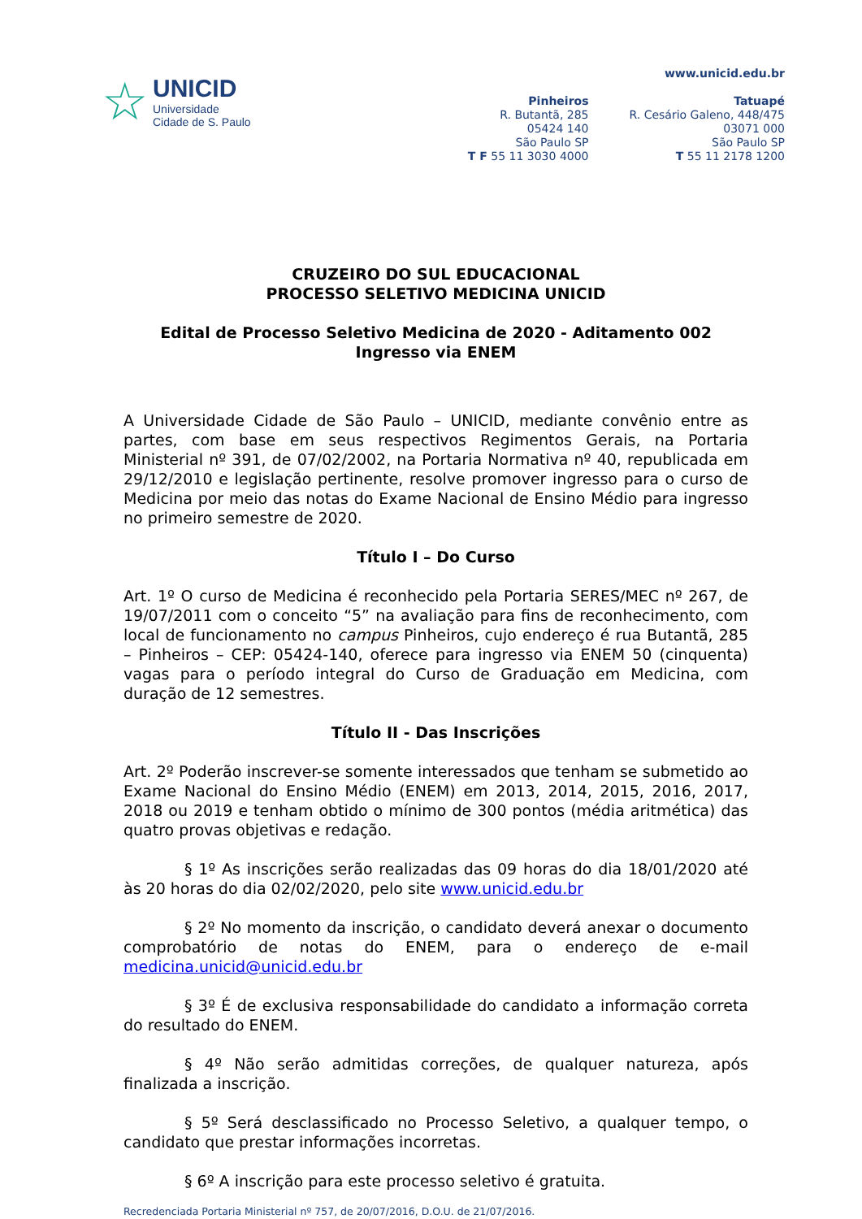☆
UNICID
Universidade
Cidade de S. Paulo
Pinheiros
R. Butantã, 285
05424 140
São Paulo SP
T F 55 11 3030 4000
www.unicid.edu.br
Tatuapé
R. Cesário Galeno, 448/475
03071 000
São Paulo SP
T 55 11 2178 1200
CRUZEIRO DO SUL EDUCACIONAL
PROCESSO SELETIVO MEDICINA UNICID
Edital de Processo Seletivo Medicina de 2020 - Aditamento 002
Ingresso via ENEM
A Universidade Cidade de São Paulo – UNICID, mediante convênio entre as partes, com base em seus respectivos Regimentos Gerais, na Portaria Ministerial nº 391, de 07/02/2002, na Portaria Normativa nº 40, republicada em 29/12/2010 e legislação pertinente, resolve promover ingresso para o curso de Medicina por meio das notas do Exame Nacional de Ensino Médio para ingresso no primeiro semestre de 2020.
Título I – Do Curso
Art. 1º O curso de Medicina é reconhecido pela Portaria SERES/MEC nº 267, de 19/07/2011 com o conceito “5” na avaliação para fins de reconhecimento, com local de funcionamento no campus Pinheiros, cujo endereço é rua Butantã, 285 – Pinheiros – CEP: 05424-140, oferece para ingresso via ENEM 50 (cinquenta) vagas para o período integral do Curso de Graduação em Medicina, com duração de 12 semestres.
Título II - Das Inscrições
Art. 2º Poderão inscrever-se somente interessados que tenham se submetido ao Exame Nacional do Ensino Médio (ENEM) em 2013, 2014, 2015, 2016, 2017, 2018 ou 2019 e tenham obtido o mínimo de 300 pontos (média aritmética) das quatro provas objetivas e redação.
§ 1º As inscrições serão realizadas das 09 horas do dia 18/01/2020 até às 20 horas do dia 02/02/2020, pelo site www.unicid.edu.br
§ 2º No momento da inscrição, o candidato deverá anexar o documento comprobatório de notas do ENEM, para o endereço de e-mail medicina.unicid@unicid.edu.br
§ 3º É de exclusiva responsabilidade do candidato a informação correta do resultado do ENEM.
§ 4º Não serão admitidas correções, de qualquer natureza, após finalizada a inscrição.
§ 5º Será desclassificado no Processo Seletivo, a qualquer tempo, o candidato que prestar informações incorretas.
§ 6º A inscrição para este processo seletivo é gratuita.
Recredenciada Portaria Ministerial nº 757, de 20/07/2016, D.O.U. de 21/07/2016.